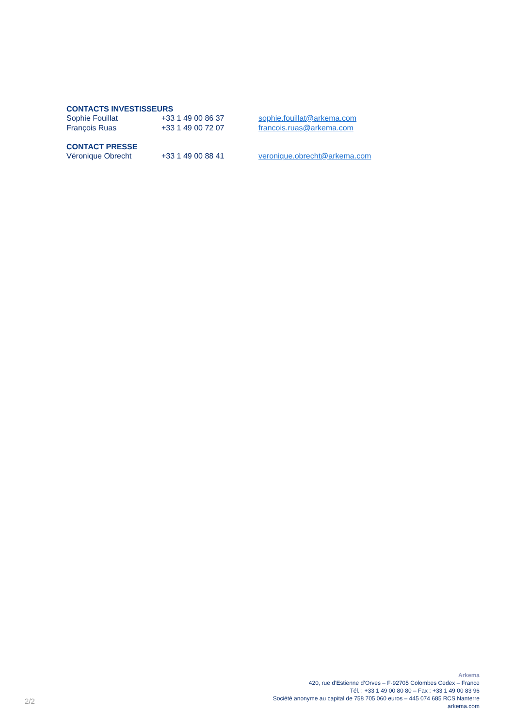CONTACTS INVESTISSEURS
Sophie Fouillat +33 1 49 00 86 37 sophie.fouillat@arkema.com
François Ruas +33 1 49 00 72 07 francois.ruas@arkema.com
CONTACT PRESSE
Véronique Obrecht +33 1 49 00 88 41 veronique.obrecht@arkema.com
Arkema
420, rue d’Estienne d’Orves – F-92705 Colombes Cedex – France
Tél. : +33 1 49 00 80 80 – Fax : +33 1 49 00 83 96
Société anonyme au capital de 758 705 060 euros – 445 074 685 RCS Nanterre
arkema.com
2/2